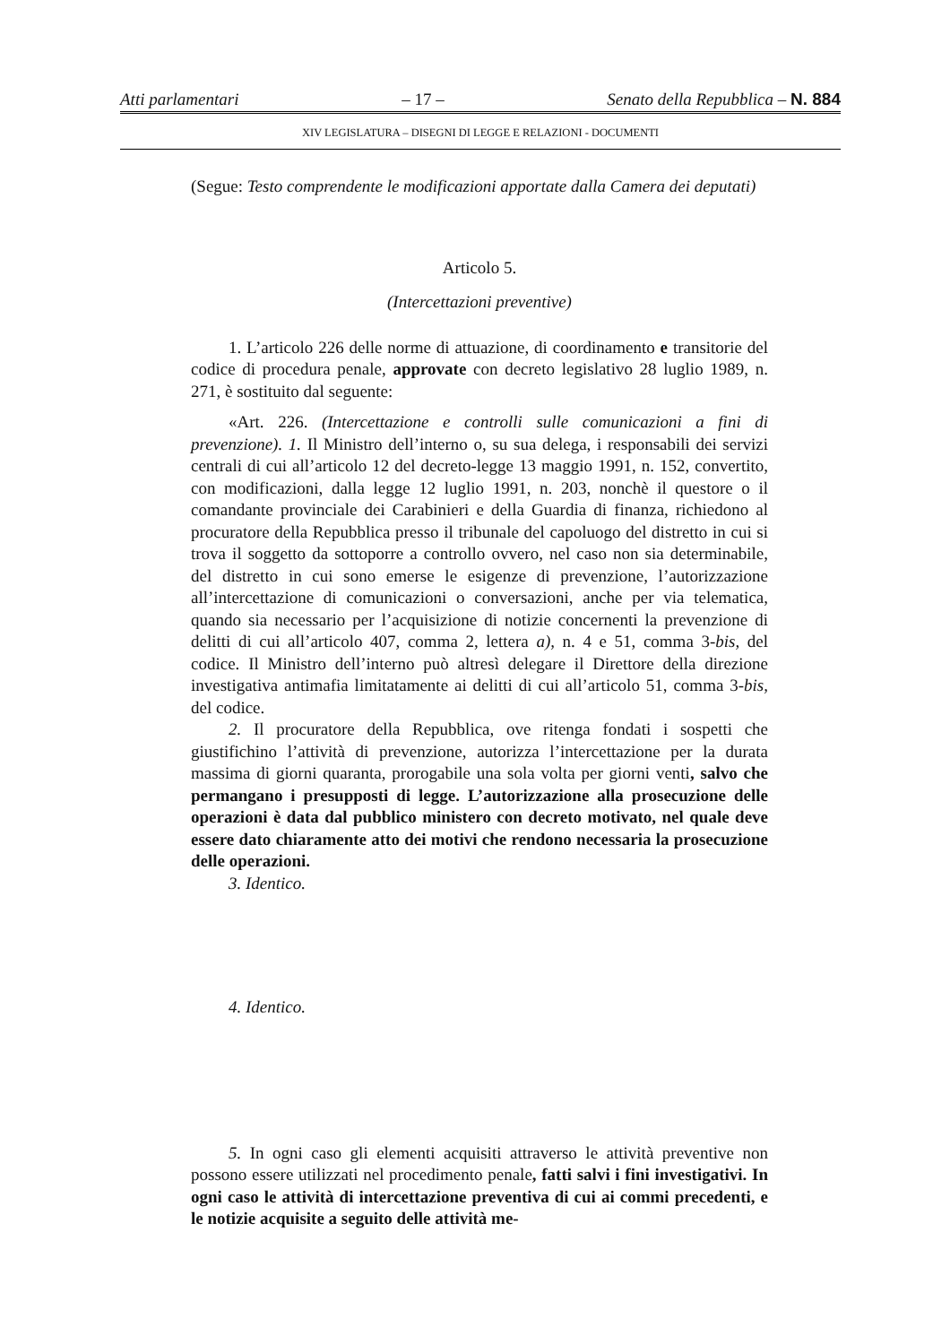Atti parlamentari – 17 – Senato della Repubblica – N. 884
XIV LEGISLATURA – DISEGNI DI LEGGE E RELAZIONI - DOCUMENTI
(Segue: Testo comprendente le modificazioni apportate dalla Camera dei deputati)
Articolo 5.
(Intercettazioni preventive)
1. L’articolo 226 delle norme di attuazione, di coordinamento e transitorie del codice di procedura penale, approvate con decreto legislativo 28 luglio 1989, n. 271, è sostituito dal seguente:
«Art. 226. (Intercettazione e controlli sulle comunicazioni a fini di prevenzione). 1. Il Ministro dell’interno o, su sua delega, i responsabili dei servizi centrali di cui all’articolo 12 del decreto-legge 13 maggio 1991, n. 152, convertito, con modificazioni, dalla legge 12 luglio 1991, n. 203, nonchè il questore o il comandante provinciale dei Carabinieri e della Guardia di finanza, richiedono al procuratore della Repubblica presso il tribunale del capoluogo del distretto in cui si trova il soggetto da sottoporre a controllo ovvero, nel caso non sia determinabile, del distretto in cui sono emerse le esigenze di prevenzione, l’autorizzazione all’intercettazione di comunicazioni o conversazioni, anche per via telematica, quando sia necessario per l’acquisizione di notizie concernenti la prevenzione di delitti di cui all’articolo 407, comma 2, lettera a), n. 4 e 51, comma 3-bis, del codice. Il Ministro dell’interno può altresì delegare il Direttore della direzione investigativa antimafia limitatamente ai delitti di cui all’articolo 51, comma 3-bis, del codice.
2. Il procuratore della Repubblica, ove ritenga fondati i sospetti che giustifichino l’attività di prevenzione, autorizza l’intercettazione per la durata massima di giorni quaranta, prorogabile una sola volta per giorni venti, salvo che permangano i presupposti di legge. L’autorizzazione alla prosecuzione delle operazioni è data dal pubblico ministero con decreto motivato, nel quale deve essere dato chiaramente atto dei motivi che rendono necessaria la prosecuzione delle operazioni.
3. Identico.
4. Identico.
5. In ogni caso gli elementi acquisiti attraverso le attività preventive non possono essere utilizzati nel procedimento penale, fatti salvi i fini investigativi. In ogni caso le attività di intercettazione preventiva di cui ai commi precedenti, e le notizie acquisite a seguito delle attività me-